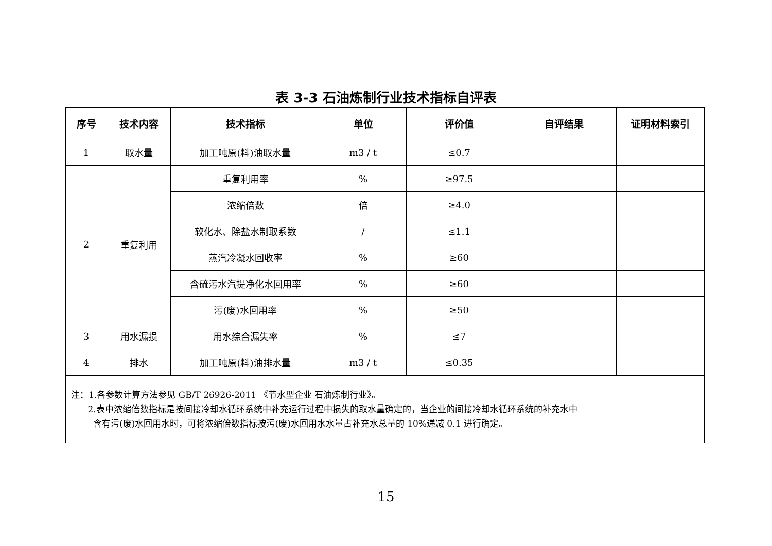表 3-3 石油炼制行业技术指标自评表
| 序号 | 技术内容 | 技术指标 | 单位 | 评价值 | 自评结果 | 证明材料索引 |
| --- | --- | --- | --- | --- | --- | --- |
| 1 | 取水量 | 加工吨原(料)油取水量 | m3 / t | ≤0.7 | | |
| 2 | 重复利用 | 重复利用率 | % | ≥97.5 | | |
| | | 浓缩倍数 | 倍 | ≥4.0 | | |
| | | 软化水、除盐水制取系数 | / | ≤1.1 | | |
| | | 蒸汽冷凝水回收率 | % | ≥60 | | |
| | | 含硫污水汽提净化水回用率 | % | ≥60 | | |
| | | 污(废)水回用率 | % | ≥50 | | |
| 3 | 用水漏损 | 用水综合漏失率 | % | ≤7 | | |
| 4 | 排水 | 加工吨原(料)油排水量 | m3 / t | ≤0.35 | | |
| 注：1.各参数计算方法参见 GB/T 26926-2011 《节水型企业 石油炼制行业》。 2.表中浓缩倍数指标是按间接冷却水循环系统中补充运行过程中损失的取水量确定的，当企业的间接冷却水循环系统的补充水中 含有污(废)水回用水时，可将浓缩倍数指标按污(废)水回用水水量占补充水总量的 10%递减 0.1 进行确定。 | | | | | | |
15